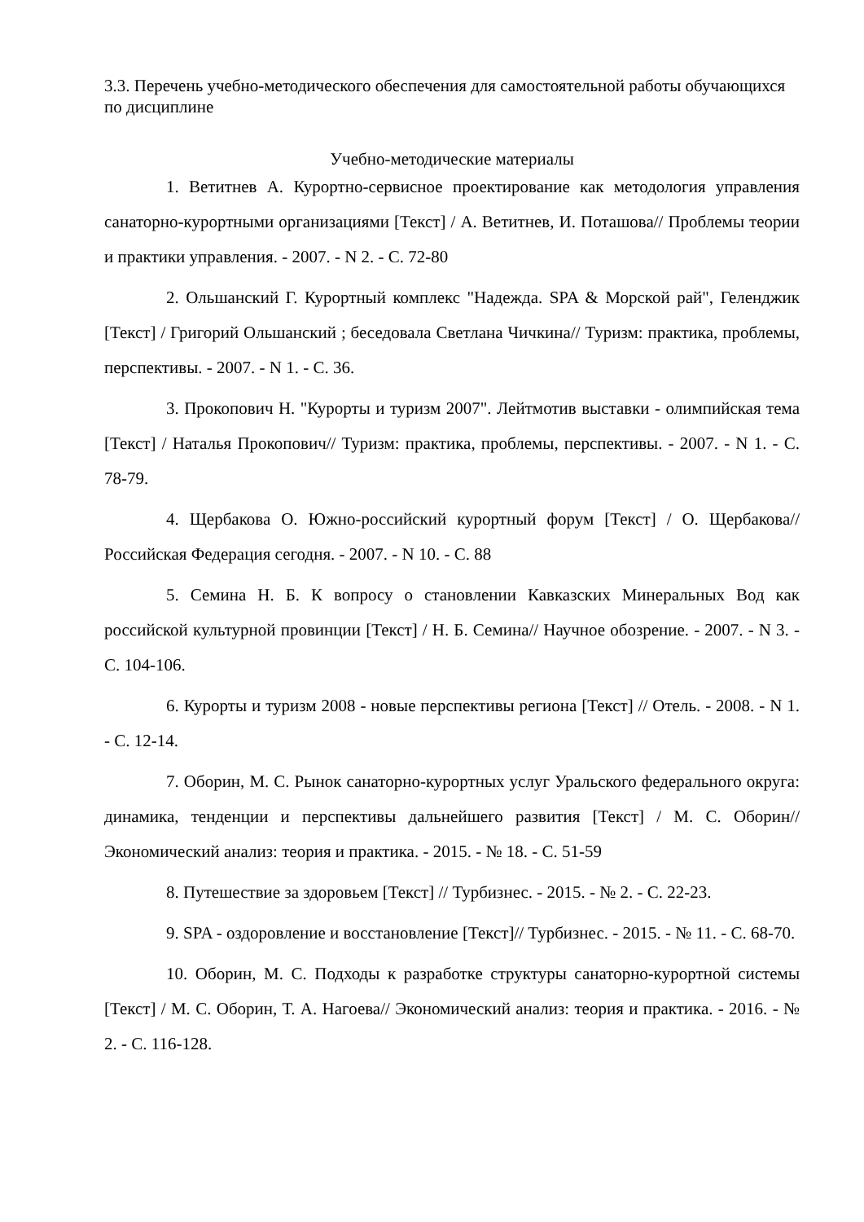3.3. Перечень учебно-методического обеспечения для самостоятельной работы обучающихся по дисциплине
Учебно-методические материалы
1. Ветитнев А. Курортно-сервисное проектирование как методология управления санаторно-курортными организациями [Текст] / А. Ветитнев, И. Поташова// Проблемы теории и практики управления. - 2007. - N 2. - С. 72-80
2. Ольшанский Г. Курортный комплекс "Надежда. SPA & Морской рай", Геленджик [Текст] / Григорий Ольшанский ; беседовала Светлана Чичкина// Туризм: практика, проблемы, перспективы. - 2007. - N 1. - С. 36.
3. Прокопович Н. "Курорты и туризм 2007". Лейтмотив выставки - олимпийская тема [Текст] / Наталья Прокопович// Туризм: практика, проблемы, перспективы. - 2007. - N 1. - С. 78-79.
4. Щербакова О. Южно-российский курортный форум [Текст] / О. Щербакова// Российская Федерация сегодня. - 2007. - N 10. - С. 88
5. Семина Н. Б. К вопросу о становлении Кавказских Минеральных Вод как российской культурной провинции [Текст] / Н. Б. Семина// Научное обозрение. - 2007. - N 3. - С. 104-106.
6. Курорты и туризм 2008 - новые перспективы региона [Текст] // Отель. - 2008. - N 1. - С. 12-14.
7. Оборин, М. С. Рынок санаторно-курортных услуг Уральского федерального округа: динамика, тенденции и перспективы дальнейшего развития [Текст] / М. С. Оборин// Экономический анализ: теория и практика. - 2015. - № 18. - С. 51-59
8. Путешествие за здоровьем [Текст] // Турбизнес. - 2015. - № 2. - С. 22-23.
9. SPA - оздоровление и восстановление [Текст]// Турбизнес. - 2015. - № 11. - С. 68-70.
10. Оборин, М. С. Подходы к разработке структуры санаторно-курортной системы [Текст] / М. С. Оборин, Т. А. Нагоева// Экономический анализ: теория и практика. - 2016. - № 2. - С. 116-128.